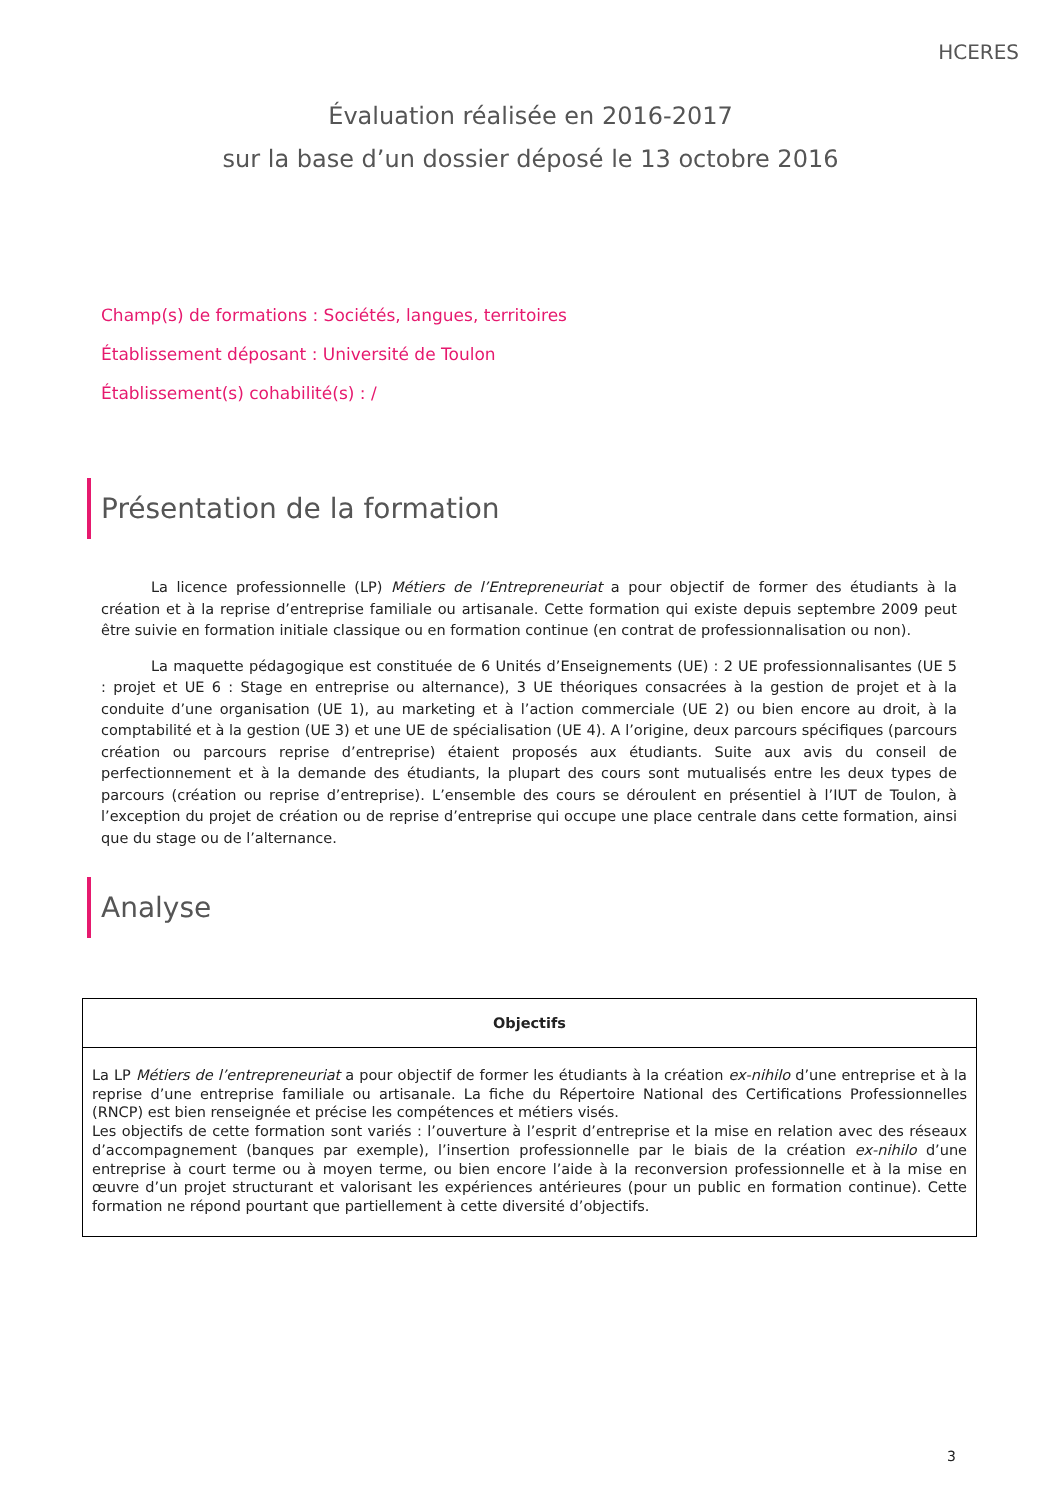HCERES
Évaluation réalisée en 2016-2017
sur la base d’un dossier déposé le 13 octobre 2016
Champ(s) de formations : Sociétés, langues, territoires
Établissement déposant : Université de Toulon
Établissement(s) cohabilité(s) : /
Présentation de la formation
La licence professionnelle (LP) Métiers de l’Entrepreneuriat a pour objectif de former des étudiants à la création et à la reprise d’entreprise familiale ou artisanale. Cette formation qui existe depuis septembre 2009 peut être suivie en formation initiale classique ou en formation continue (en contrat de professionnalisation ou non).
La maquette pédagogique est constituée de 6 Unités d’Enseignements (UE) : 2 UE professionnalisantes (UE 5 : projet et UE 6 : Stage en entreprise ou alternance), 3 UE théoriques consacrées à la gestion de projet et à la conduite d’une organisation (UE 1), au marketing et à l’action commerciale (UE 2) ou bien encore au droit, à la comptabilité et à la gestion (UE 3) et une UE de spécialisation (UE 4). A l’origine, deux parcours spécifiques (parcours création ou parcours reprise d’entreprise) étaient proposés aux étudiants. Suite aux avis du conseil de perfectionnement et à la demande des étudiants, la plupart des cours sont mutualisés entre les deux types de parcours (création ou reprise d’entreprise). L’ensemble des cours se déroulent en présentiel à l’IUT de Toulon, à l’exception du projet de création ou de reprise d’entreprise qui occupe une place centrale dans cette formation, ainsi que du stage ou de l’alternance.
Analyse
| Objectifs |
| --- |
| La LP Métiers de l’entrepreneuriat a pour objectif de former les étudiants à la création ex-nihilo d’une entreprise et à la reprise d’une entreprise familiale ou artisanale. La fiche du Répertoire National des Certifications Professionnelles (RNCP) est bien renseignée et précise les compétences et métiers visés. Les objectifs de cette formation sont variés : l’ouverture à l’esprit d’entreprise et la mise en relation avec des réseaux d’accompagnement (banques par exemple), l’insertion professionnelle par le biais de la création ex-nihilo d’une entreprise à court terme ou à moyen terme, ou bien encore l’aide à la reconversion professionnelle et à la mise en œuvre d’un projet structurant et valorisant les expériences antérieures (pour un public en formation continue). Cette formation ne répond pourtant que partiellement à cette diversité d’objectifs. |
3